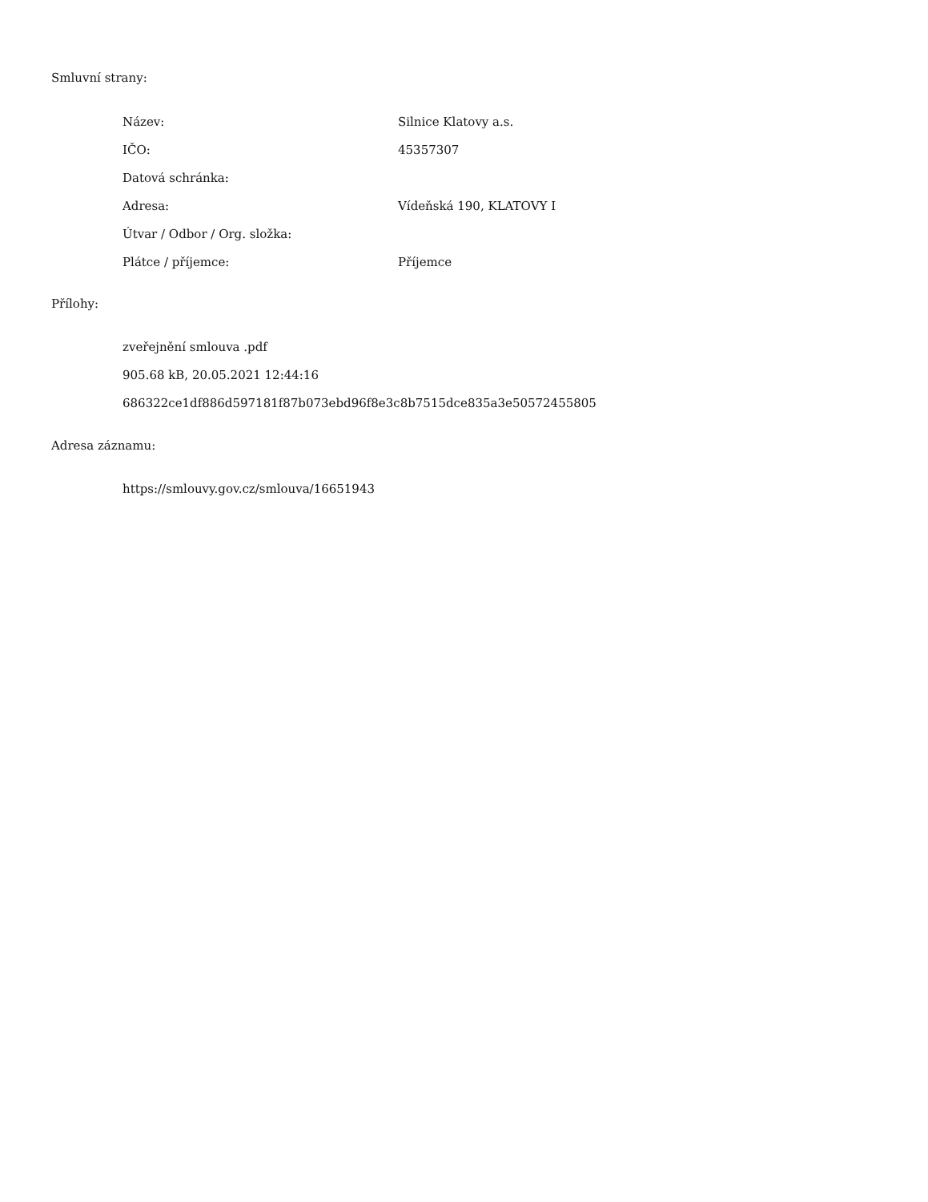Smluvní strany:
| Název: | Silnice Klatovy a.s. |
| IČO: | 45357307 |
| Datová schránka: | |
| Adresa: | Vídeňská 190, KLATOVY I |
| Útvar / Odbor / Org. složka: | |
| Plátce / příjemce: | Příjemce |
Přílohy:
zveřejnění smlouva .pdf
905.68 kB, 20.05.2021 12:44:16
686322ce1df886d597181f87b073ebd96f8e3c8b7515dce835a3e50572455805
Adresa záznamu:
https://smlouvy.gov.cz/smlouva/16651943